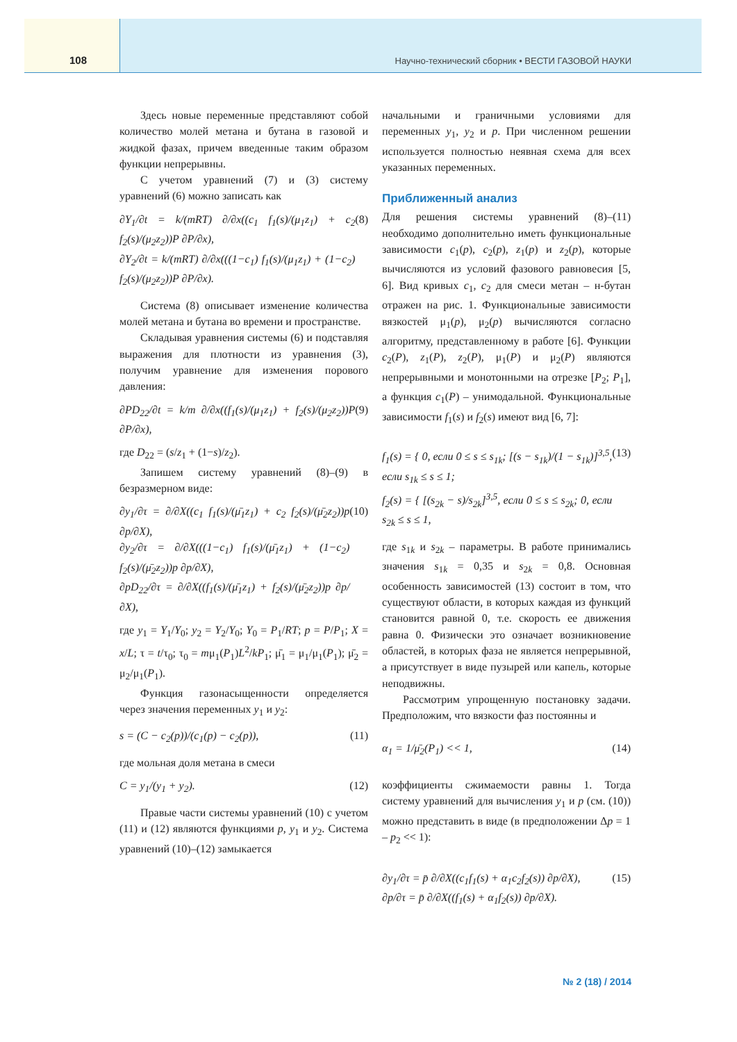108 Научно-технический сборник • ВЕСТИ ГАЗОВОЙ НАУКИ
Здесь новые переменные представляют собой количество молей метана и бутана в газовой и жидкой фазах, причем введенные таким образом функции непрерывны.
С учетом уравнений (7) и (3) систему уравнений (6) можно записать как
∂Y<sub>1</sub>/∂t = k/(mRT) ∂/∂x((c<sub>1</sub> f<sub>1</sub>(s)/(μ<sub>1</sub>z<sub>1</sub>) + c<sub>2</sub> f<sub>2</sub>(s)/(μ<sub>2</sub>z<sub>2</sub>))P ∂P/∂x),
∂Y<sub>2</sub>/∂t = k/(mRT) ∂/∂x(((1−c<sub>1</sub>) f<sub>1</sub>(s)/(μ<sub>1</sub>z<sub>1</sub>) + (1−c<sub>2</sub>) f<sub>2</sub>(s)/(μ<sub>2</sub>z<sub>2</sub>))P ∂P/∂x). (8)
Система (8) описывает изменение количества молей метана и бутана во времени и пространстве.
Складывая уравнения системы (6) и подставляя выражения для плотности из уравнения (3), получим уравнение для изменения порового давления:
∂PD<sub>22</sub>/∂t = k/m ∂/∂x((f<sub>1</sub>(s)/(μ<sub>1</sub>z<sub>1</sub>) + f<sub>2</sub>(s)/(μ<sub>2</sub>z<sub>2</sub>))P ∂P/∂x), (9)
где D<sub>22</sub> = (s/z<sub>1</sub> + (1−s)/z<sub>2</sub>).
Запишем систему уравнений (8)–(9) в безразмерном виде:
∂y<sub>1</sub>/∂τ = ∂/∂X((c<sub>1</sub> f<sub>1</sub>(s)/(μ̄<sub>1</sub>z<sub>1</sub>) + c<sub>2</sub> f<sub>2</sub>(s)/(μ̄<sub>2</sub>z<sub>2</sub>))p ∂p/∂X),
∂y<sub>2</sub>/∂τ = ∂/∂X(((1−c<sub>1</sub>) f<sub>1</sub>(s)/(μ̄<sub>1</sub>z<sub>1</sub>) + (1−c<sub>2</sub>) f<sub>2</sub>(s)/(μ̄<sub>2</sub>z<sub>2</sub>))p ∂p/∂X),
∂pD<sub>22</sub>/∂τ = ∂/∂X((f<sub>1</sub>(s)/(μ̄<sub>1</sub>z<sub>1</sub>) + f<sub>2</sub>(s)/(μ̄<sub>2</sub>z<sub>2</sub>))p ∂p/∂X), (10)
где y<sub>1</sub> = Y<sub>1</sub>/Y<sub>0</sub>; y<sub>2</sub> = Y<sub>2</sub>/Y<sub>0</sub>; Y<sub>0</sub> = P<sub>1</sub>/RT; p = P/P<sub>1</sub>; X = x/L; τ = t/τ<sub>0</sub>; τ<sub>0</sub> = mμ<sub>1</sub>(P<sub>1</sub>)L<sup>2</sup>/kP<sub>1</sub>; μ̄<sub>1</sub> = μ<sub>1</sub>/μ<sub>1</sub>(P<sub>1</sub>); μ̄<sub>2</sub> = μ<sub>2</sub>/μ<sub>1</sub>(P<sub>1</sub>).
Функция газонасыщенности определяется через значения переменных y<sub>1</sub> и y<sub>2</sub>:
s = (C − c<sub>2</sub>(p))/(c<sub>1</sub>(p) − c<sub>2</sub>(p)), (11)
где мольная доля метана в смеси
C = y<sub>1</sub>/(y<sub>1</sub> + y<sub>2</sub>). (12)
Правые части системы уравнений (10) с учетом (11) и (12) являются функциями p, y<sub>1</sub> и y<sub>2</sub>. Система уравнений (10)–(12) замыкается
начальными и граничными условиями для переменных y<sub>1</sub>, y<sub>2</sub> и p. При численном решении используется полностью неявная схема для всех указанных переменных.
Приближенный анализ
Для решения системы уравнений (8)–(11) необходимо дополнительно иметь функциональные зависимости c<sub>1</sub>(p), c<sub>2</sub>(p), z<sub>1</sub>(p) и z<sub>2</sub>(p), которые вычисляются из условий фазового равновесия [5, 6]. Вид кривых c<sub>1</sub>, c<sub>2</sub> для смеси метан – н-бутан отражен на рис. 1. Функциональные зависимости вязкостей μ<sub>1</sub>(p), μ<sub>2</sub>(p) вычисляются согласно алгоритму, представленному в работе [6]. Функции c<sub>2</sub>(P), z<sub>1</sub>(P), z<sub>2</sub>(P), μ<sub>1</sub>(P) и μ<sub>2</sub>(P) являются непрерывными и монотонными на отрезке [P<sub>2</sub>; P<sub>1</sub>], а функция c<sub>1</sub>(P) – унимодальной. Функциональные зависимости f<sub>1</sub>(s) и f<sub>2</sub>(s) имеют вид [6, 7]:
f<sub>1</sub>(s) = { 0, если 0 ≤ s ≤ s<sub>1k</sub>; [(s − s<sub>1k</sub>)/(1 − s<sub>1k</sub>)]<sup>3,5</sup>, если s<sub>1k</sub> ≤ s ≤ 1;
f<sub>2</sub>(s) = { [(s<sub>2k</sub> − s)/s<sub>2k</sub>]<sup>3,5</sup>, если 0 ≤ s ≤ s<sub>2k</sub>; 0, если s<sub>2k</sub> ≤ s ≤ 1, (13)
где s<sub>1k</sub> и s<sub>2k</sub> – параметры. В работе принимались значения s<sub>1k</sub> = 0,35 и s<sub>2k</sub> = 0,8. Основная особенность зависимостей (13) состоит в том, что существуют области, в которых каждая из функций становится равной 0, т.е. скорость ее движения равна 0. Физически это означает возникновение областей, в которых фаза не является непрерывной, а присутствует в виде пузырей или капель, которые неподвижны.
Рассмотрим упрощенную постановку задачи. Предположим, что вязкости фаз постоянны и
α<sub>1</sub> = 1/μ̄<sub>2</sub>(P<sub>1</sub>) << 1, (14)
коэффициенты сжимаемости равны 1. Тогда систему уравнений для вычисления y<sub>1</sub> и p (см. (10)) можно представить в виде (в предположении Δp = 1 – p<sub>2</sub> << 1):
∂y<sub>1</sub>/∂τ = p̄ ∂/∂X((c<sub>1</sub>f<sub>1</sub>(s) + α<sub>1</sub>c<sub>2</sub>f<sub>2</sub>(s)) ∂p/∂X),
∂p/∂τ = p̄ ∂/∂X((f<sub>1</sub>(s) + α<sub>1</sub>f<sub>2</sub>(s)) ∂p/∂X). (15)
№ 2 (18) / 2014